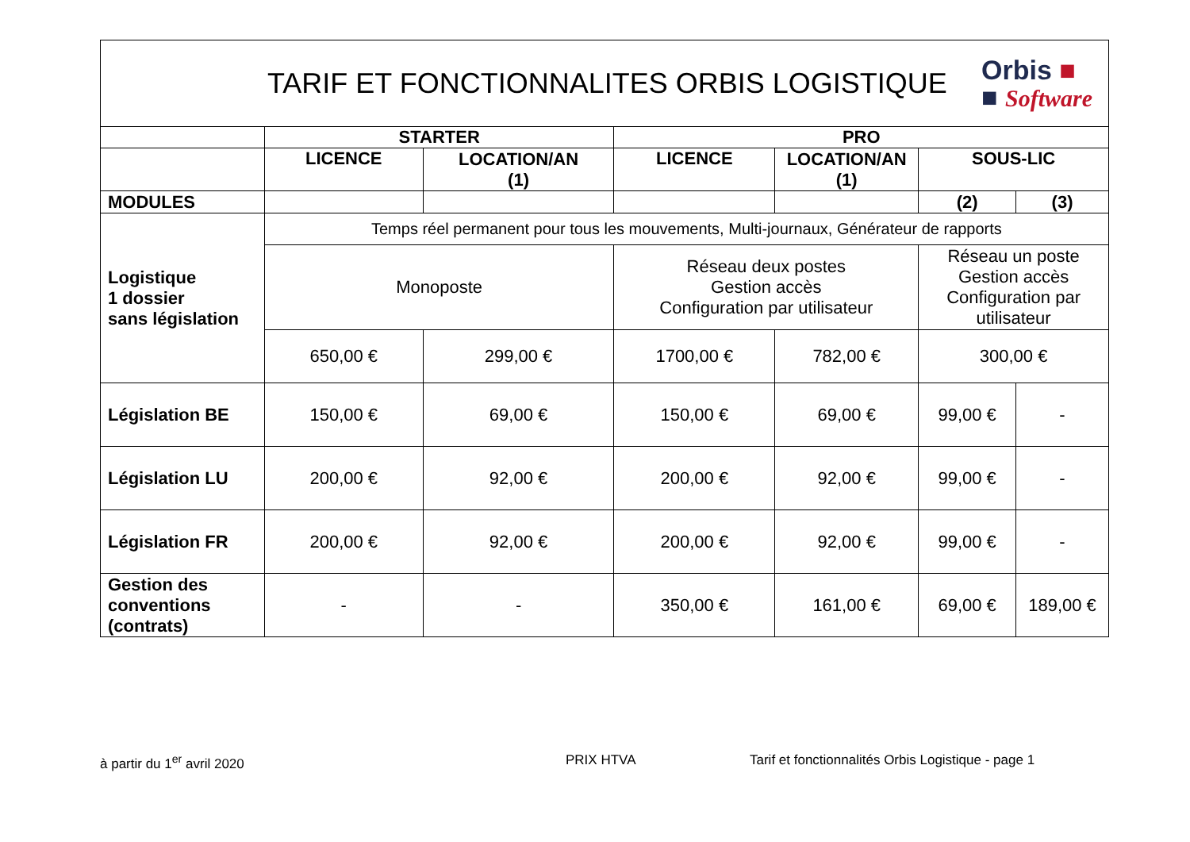TARIF ET FONCTIONNALITES ORBIS LOGISTIQUE
Orbis ■
■ Software
| | STARTER | | PRO | | | |
| --- | --- | --- | --- | --- | --- | --- |
| | LICENCE | LOCATION/AN (1) | LICENCE | LOCATION/AN (1) | SOUS-LIC | |
| MODULES | | | | | (2) | (3) |
| Logistique 1 dossier sans législation | Temps réel permanent pour tous les mouvements, Multi-journaux, Générateur de rapports | | | | | |
| | Monoposte | | Réseau deux postes Gestion accès Configuration par utilisateur | | Réseau un poste Gestion accès Configuration par utilisateur | |
| | 650,00 € | 299,00 € | 1700,00 € | 782,00 € | 300,00 € | |
| Législation BE | 150,00 € | 69,00 € | 150,00 € | 69,00 € | 99,00 € | - |
| Législation LU | 200,00 € | 92,00 € | 200,00 € | 92,00 € | 99,00 € | - |
| Législation FR | 200,00 € | 92,00 € | 200,00 € | 92,00 € | 99,00 € | - |
| Gestion des conventions (contrats) | - | - | 350,00 € | 161,00 € | 69,00 € | 189,00 € |
à partir du 1<sup>er</sup> avril 2020 PRIX HTVA Tarif et fonctionnalités Orbis Logistique - page 1